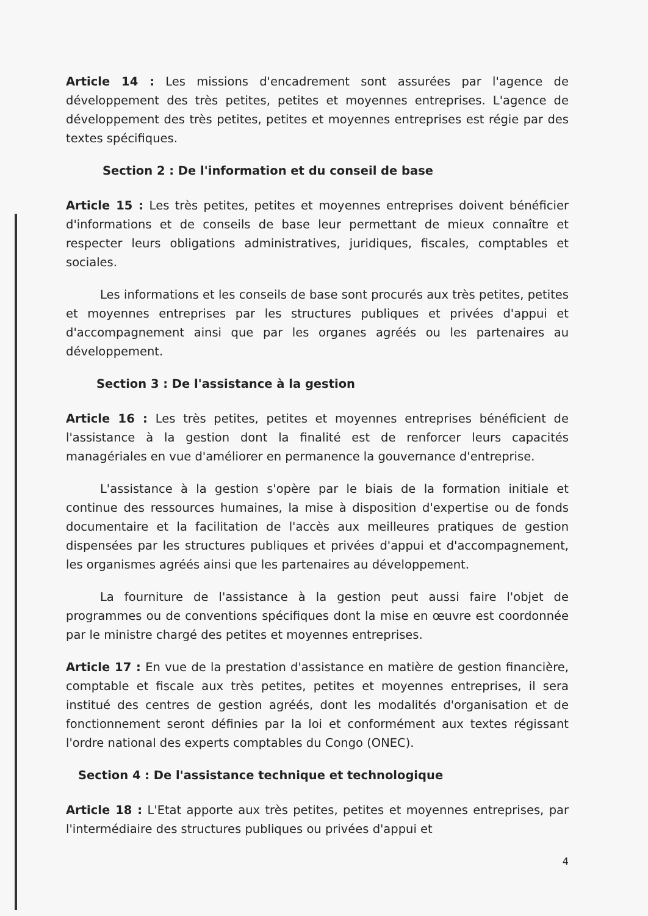Article 14 : Les missions d'encadrement sont assurées par l'agence de développement des très petites, petites et moyennes entreprises. L'agence de développement des très petites, petites et moyennes entreprises est régie par des textes spécifiques.
Section 2 : De l'information et du conseil de base
Article 15 : Les très petites, petites et moyennes entreprises doivent bénéficier d'informations et de conseils de base leur permettant de mieux connaître et respecter leurs obligations administratives, juridiques, fiscales, comptables et sociales.
Les informations et les conseils de base sont procurés aux très petites, petites et moyennes entreprises par les structures publiques et privées d'appui et d'accompagnement ainsi que par les organes agréés ou les partenaires au développement.
Section 3 : De l'assistance à la gestion
Article 16 : Les très petites, petites et moyennes entreprises bénéficient de l'assistance à la gestion dont la finalité est de renforcer leurs capacités managériales en vue d'améliorer en permanence la gouvernance d'entreprise.
L'assistance à la gestion s'opère par le biais de la formation initiale et continue des ressources humaines, la mise à disposition d'expertise ou de fonds documentaire et la facilitation de l'accès aux meilleures pratiques de gestion dispensées par les structures publiques et privées d'appui et d'accompagnement, les organismes agréés ainsi que les partenaires au développement.
La fourniture de l'assistance à la gestion peut aussi faire l'objet de programmes ou de conventions spécifiques dont la mise en œuvre est coordonnée par le ministre chargé des petites et moyennes entreprises.
Article 17 : En vue de la prestation d'assistance en matière de gestion financière, comptable et fiscale aux très petites, petites et moyennes entreprises, il sera institué des centres de gestion agréés, dont les modalités d'organisation et de fonctionnement seront définies par la loi et conformément aux textes régissant l'ordre national des experts comptables du Congo (ONEC).
Section 4 : De l'assistance technique et technologique
Article 18 : L'Etat apporte aux très petites, petites et moyennes entreprises, par l'intermédiaire des structures publiques ou privées d'appui et
4